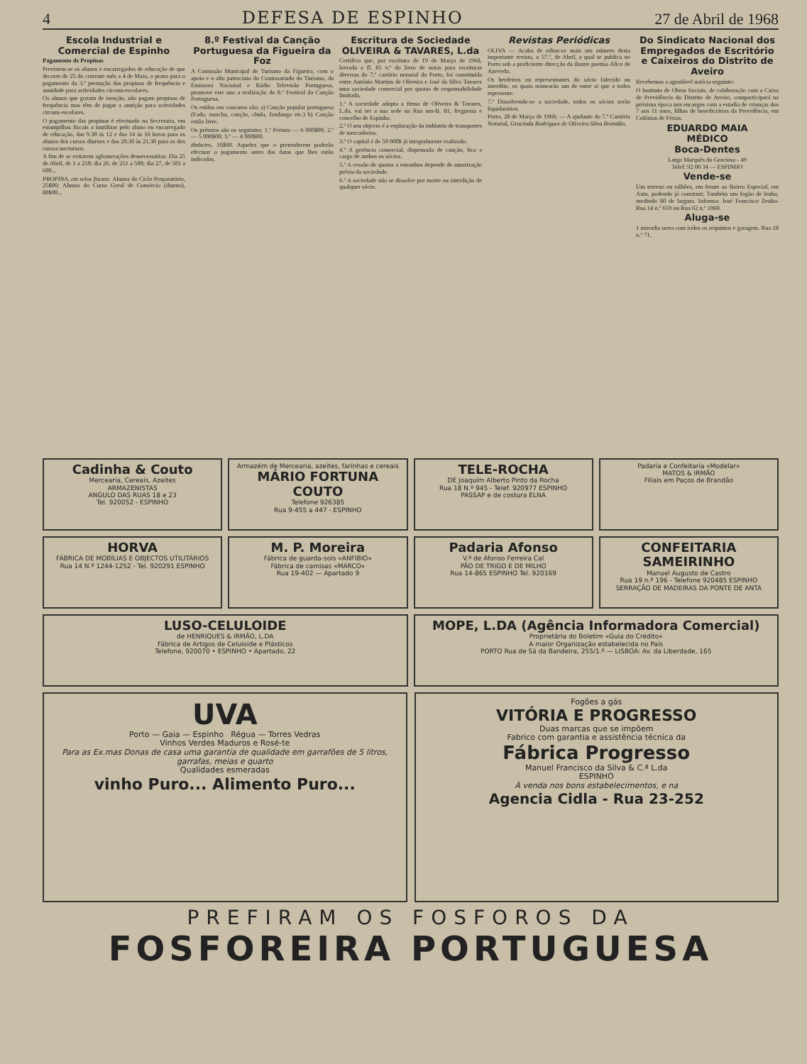4 DEFESA DE ESPINHO 27 de Abril de 1968
Escola Industrial e Comercial de Espinho
Pagamento de Propinas
Previnem-se os alunos e encarregados de educação de que decorre de 25 do corrente mês a 4 de Maio, o prazo para o pagamento da 3.ª prestação das propinas de frequência e anuidade para actividades circum-escolares.
Os alunos que gozam de isenção, não pagam propinas de frequência mas têm de pagar a anuição para actividades circum-escolares.
O pagamento das propinas é efectuado na Secretaria, em estampilhas fiscais a inutilizar pelo aluno ou encarregado de educação, das 9.30 às 12 e das 14 às 16 horas para os alunos dos cursos diurnos e das 20.30 às 21.30 para os dos cursos nocturnos.
A fim de se evitarem aglomerações desnecessárias: Dia 25 de Abril, de 1 a 250; dia 26, de 251 a 500; dia 27, de 501 a 600...
PROPINA, em selos fiscais: Alunos do Ciclo Preparatório, 25$00; Alunos do Curso Geral de Comércio (diurno), 80$00...
8.º Festival da Canção Portuguesa da Figueira da Foz
A Comissão Municipal de Turismo da Figueira, com o apoio e o alto patrocínio do Comissariado do Turismo, da Emissora Nacional e Rádio Televisão Portuguesa, promove este ano a realização do 8.º Festival da Canção Portuguesa.
Os estilos em concurso são: a) Canção popular portuguesa (Fado, marcha, canção, chula, fandango etc.) b) Canção estilo livre.
Os prémios são os seguintes: 1.º Prémio — 6 000$00; 2.º — 5 000$00; 3.º — 4 000$00.
dinheiro, 10$00. Aqueles que o pretenderem poderão efectuar o pagamento antes das datas que lhes estão indicadas.
Escritura de Sociedade
OLIVEIRA & TAVARES, L.da
Certifico que, por escritura de 19 de Março de 1968, lavrada a fl. 85 v.º do livro de notas para escrituras diversas do 7.º cartório notarial do Porto, foi constituída entre António Martins de Oliveira e José da Silva Tavares uma sociedade comercial por quotas de responsabilidade limitada.
1.º A sociedade adopta a firma de Oliveira & Tavares, L.da, vai ter a sua sede na Rua um-B, 81, freguesia e concelho de Espinho.
2.º O seu objecto é a exploração da indústria de transportes de mercadorias.
3.º O capital é de 50 000$ já integralmente realizado.
4.º A gerência comercial, dispensada de caução, fica a cargo de ambos os sócios.
5.º A cessão de quotas a estranhos depende de autorização prévia da sociedade.
6.º A sociedade não se dissolve por morte ou interdição de qualquer sócio.
Revistas Periódicas
OLIVA — Acaba de editar-se mais um número desta importante revista, o 57.º, de Abril, a qual se publica no Porto sob a proficiente direcção da ilustre poetisa Alice de Azevedo.
Os herdeiros ou representantes do sócio falecido ou interdito, os quais nomearão um de entre si que a todos represente.
7.º Dissolvendo-se a sociedade, todos os sócios serão liquidatários.
Porto, 28 de Março de 1968; — A ajudante do 7.º Cartório Notarial, Gracinda Rodrigues de Oliveira Silva Brandão.
Do Sindicato Nacional dos Empregados de Escritório e Caixeiros do Distrito de Aveiro
Recebemos a agradável notícia seguinte:
O Instituto de Obras Sociais, de colaboração com a Caixa de Previdência do Distrito de Aveiro, comparticipará na próxima época nos encargos com a estadia de crianças dos 7 aos 11 anos, filhas de beneficiários da Previdência, em Colónias de Férias.
EDUARDO MAIA
MÉDICO
Boca-Dentes
Largo Marquês do Gracioso - 49
Telef. 92 00 34 — ESPINHO
Vende-se
Um terreno ou talhões, em frente ao Bairro Especial, em Anta, podendo já construir; Também um fogão de lenha, medindo 80 de largura. Informa: José Francisco Zenha-Rua 14 n.º 659 ou Rua 62 n.º 1060.
Aluga-se
1 moradia nova com todos os requintos e garagem. Rua 18 n.º 71.
Cadinha & Couto
Mercearia, Cereais, Azeites
ARMAZENISTAS
ANGULO DAS RUAS 18 e 23
Tel. 920052 - ESPINHO
Armazém de Mercearia, azeites, farinhas e cereais
MÁRIO FORTUNA COUTO
Telefone 926385
Rua 9-455 a 447 - ESPINHO
TELE-ROCHA
DE Joaquim Alberto Pinto da Rocha
Rua 18 N.º 945 - Telef. 920977 ESPINHO
PASSAP e de costura ELNA
Padaria e Confeitaria «Modelar»
MATOS & IRMÃO
Filiais em Paços de Brandão
HORVA
FÁBRICA DE MOBÍLIAS E OBJECTOS UTILITÁRIOS
Rua 14 N.º 1244-1252 - Tel. 920291 ESPINHO
M. P. Moreira
Fábrica de guarda-sois «ANFIBIO»
Fábrica de camisas «MARCO»
Rua 19-402 — Apartado 9
Padaria Afonso
V.ª de Afonso Ferreira Cal
PÃO DE TRIGO E DE MILHO
Rua 14-865 ESPINHO Tel. 920169
CONFEITARIA SAMEIRINHO
Manuel Augusto de Castro
Rua 19 n.º 196 - Telefone 920485 ESPINHO
SERRAÇÃO DE MADEIRAS DA PONTE DE ANTA
LUSO-CELULOIDE
de HENRIQUES & IRMÃO, L.DA
Fábrica de Artigos de Celuloide e Plásticos
Telefone, 920070 • ESPINHO • Apartado, 22
MOPE, L.DA (Agência Informadora Comercial)
Proprietária do Boletim «Guia do Crédito»
A maior Organização estabelecida no País
PORTO Rua de Sá da Bandeira, 255/1.º — LISBOA: Av. da Liberdade, 165
UVA
Porto — Gaia — Espinho Régua — Torres Vedras
Vinhos Verdes Maduros e Rosé-te
Para as Ex.mas Donas de casa uma garantia de qualidade em garrafões de 5 litros, garrafas, meias e quarto
Qualidades esmeradas
vinho Puro... Alimento Puro...
Fogões a gás
VITÓRIA E PROGRESSO
Duas marcas que se impõem
Fabrico com garantia e assistência técnica da
Fábrica Progresso
Manuel Francisco da Silva & C.ª L.da
ESPINHO
À venda nos bons estabelecimentos, e na
Agencia Cidla - Rua 23-252
PREFIRAM OS FOSFOROS DA
FOSFOREIRA PORTUGUESA